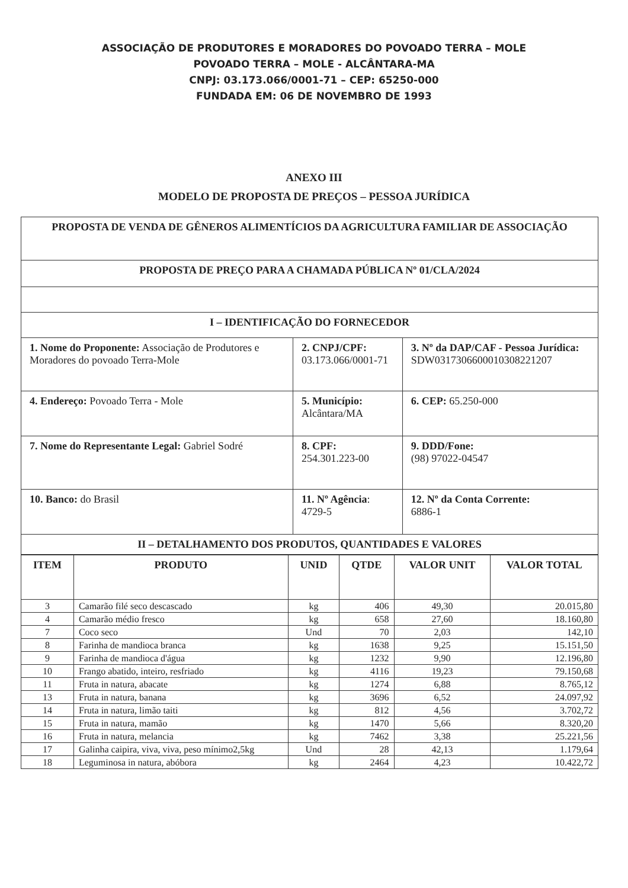ASSOCIAÇÃO DE PRODUTORES E MORADORES DO POVOADO TERRA – MOLE
POVOADO TERRA – MOLE - ALCÂNTARA-MA
CNPJ: 03.173.066/0001-71 – CEP: 65250-000
FUNDADA EM: 06 DE NOVEMBRO DE 1993
ANEXO III
MODELO DE PROPOSTA DE PREÇOS – PESSOA JURÍDICA
| PROPOSTA DE VENDA DE GÊNEROS ALIMENTÍCIOS DA AGRICULTURA FAMILIAR DE ASSOCIAÇÃO | | |
| PROPOSTA DE PREÇO PARA A CHAMADA PÚBLICA Nº 01/CLA/2024 | | |
| I – IDENTIFICAÇÃO DO FORNECEDOR | | |
| 1. Nome do Proponente: Associação de Produtores e Moradores do povoado Terra-Mole | 2. CNPJ/CPF: 03.173.066/0001-71 | 3. Nº da DAP/CAF - Pessoa Jurídica: SDW031730660001030822120​7 |
| 4. Endereço: Povoado Terra - Mole | 5. Município: Alcântara/MA | 6. CEP: 65.250-000 |
| 7. Nome do Representante Legal: Gabriel Sodré | 8. CPF: 254.301.223-00 | 9. DDD/Fone: (98) 97022-04547 |
| 10. Banco: do Brasil | 11. Nº Agência : 4729-5 | 12. Nº da Conta Corrente: 6886-1 |
| II – DETALHAMENTO DOS PRODUTOS, QUANTIDADES E VALORES | | |
| ITEM | PRODUTO | UNID | QTDE | VALOR UNIT | VALOR TOTAL |
| --- | --- | --- | --- | --- | --- |
| 3 | Camarão filé seco descascado | kg | 406 | 49,30 | 20.015,80 |
| 4 | Camarão médio fresco | kg | 658 | 27,60 | 18.160,80 |
| 7 | Coco seco | Und | 70 | 2,03 | 142,10 |
| 8 | Farinha de mandioca branca | kg | 1638 | 9,25 | 15.151,50 |
| 9 | Farinha de mandioca d'água | kg | 1232 | 9,90 | 12.196,80 |
| 10 | Frango abatido, inteiro, resfriado | kg | 4116 | 19,23 | 79.150,68 |
| 11 | Fruta in natura, abacate | kg | 1274 | 6,88 | 8.765,12 |
| 13 | Fruta in natura, banana | kg | 3696 | 6,52 | 24.097,92 |
| 14 | Fruta in natura, limão taiti | kg | 812 | 4,56 | 3.702,72 |
| 15 | Fruta in natura, mamão | kg | 1470 | 5,66 | 8.320,20 |
| 16 | Fruta in natura, melancia | kg | 7462 | 3,38 | 25.221,56 |
| 17 | Galinha caipira, viva, viva, peso mínimo2,5kg | Und | 28 | 42,13 | 1.179,64 |
| 18 | Leguminosa in natura, abóbora | kg | 2464 | 4,23 | 10.422,72 |